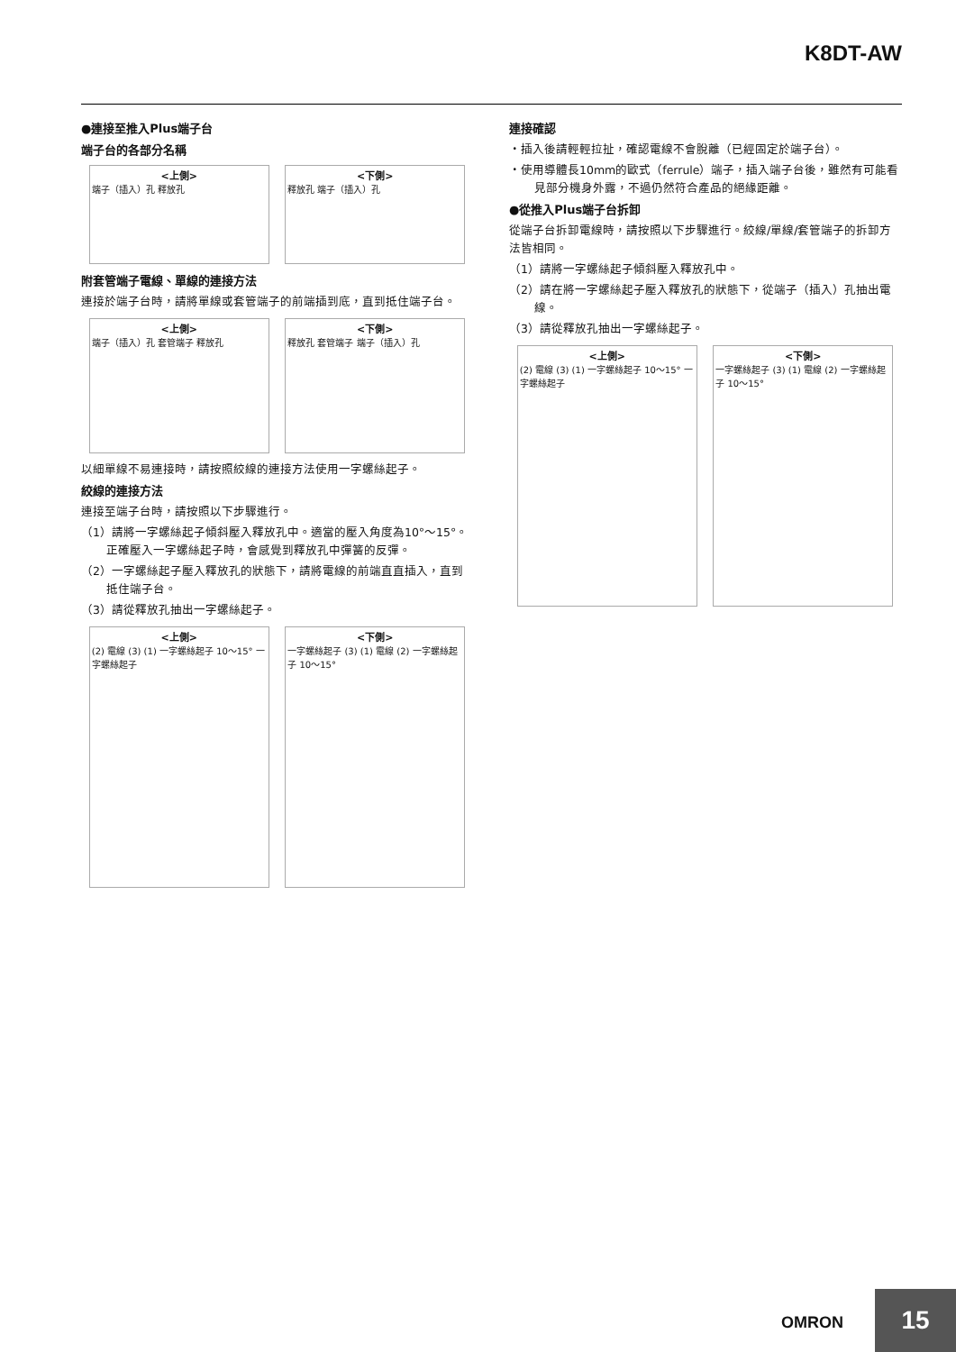K8DT-AW
●連接至推入Plus端子台
端子台的各部分名稱
<上側>
端子（插入）孔 釋放孔
<下側>
釋放孔 端子（插入）孔
附套管端子電線、單線的連接方法
連接於端子台時，請將單線或套管端子的前端插到底，直到抵住端子台。
<上側>
端子（插入）孔 套管端子 釋放孔
<下側>
釋放孔 套管端子 端子（插入）孔
以細單線不易連接時，請按照絞線的連接方法使用一字螺絲起子。
絞線的連接方法
連接至端子台時，請按照以下步驟進行。
（1）請將一字螺絲起子傾斜壓入釋放孔中。適當的壓入角度為10°～15°。正確壓入一字螺絲起子時，會感覺到釋放孔中彈簧的反彈。
（2）一字螺絲起子壓入釋放孔的狀態下，請將電線的前端直直插入，直到抵住端子台。
（3）請從釋放孔抽出一字螺絲起子。
<上側>
(2) 電線 (3) (1) 一字螺絲起子 10～15° 一字螺絲起子
<下側>
一字螺絲起子 (3) (1) 電線 (2) 一字螺絲起子 10～15°
連接確認
・插入後請輕輕拉扯，確認電線不會脫離（已經固定於端子台）。
・使用導體長10mm的歐式（ferrule）端子，插入端子台後，雖然有可能看見部分機身外露，不過仍然符合產品的絕緣距離。
●從推入Plus端子台拆卸
從端子台拆卸電線時，請按照以下步驟進行。絞線/單線/套管端子的拆卸方法皆相同。
（1）請將一字螺絲起子傾斜壓入釋放孔中。
（2）請在將一字螺絲起子壓入釋放孔的狀態下，從端子（插入）孔抽出電線。
（3）請從釋放孔抽出一字螺絲起子。
<上側>
(2) 電線 (3) (1) 一字螺絲起子 10～15° 一字螺絲起子
<下側>
一字螺絲起子 (3) (1) 電線 (2) 一字螺絲起子 10～15°
OMRON 15